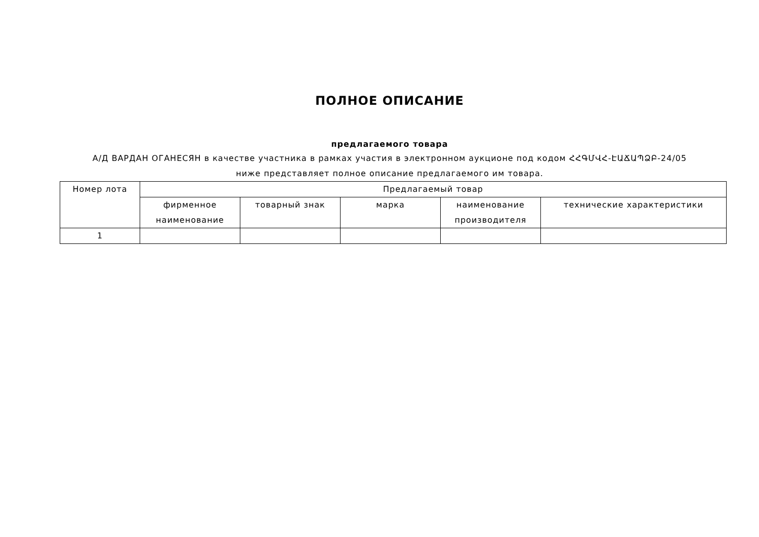ПОЛНОЕ ОПИСАНИЕ
предлагаемого товара
А/Д ВАРДАН ОГАНЕСЯН в качестве участника в рамках участия в электронном аукционе под кодом ՀՀԳՄՎՀ-ԷԱՃԱՊՁԲ-24/05
ниже представляет полное описание предлагаемого им товара.
| Номер лота | Предлагаемый товар | | | | |
| --- | --- | --- | --- | --- | --- |
| | фирменное наименование | товарный знак | марка | наименование производителя | технические характеристики |
| 1 | | | | | |